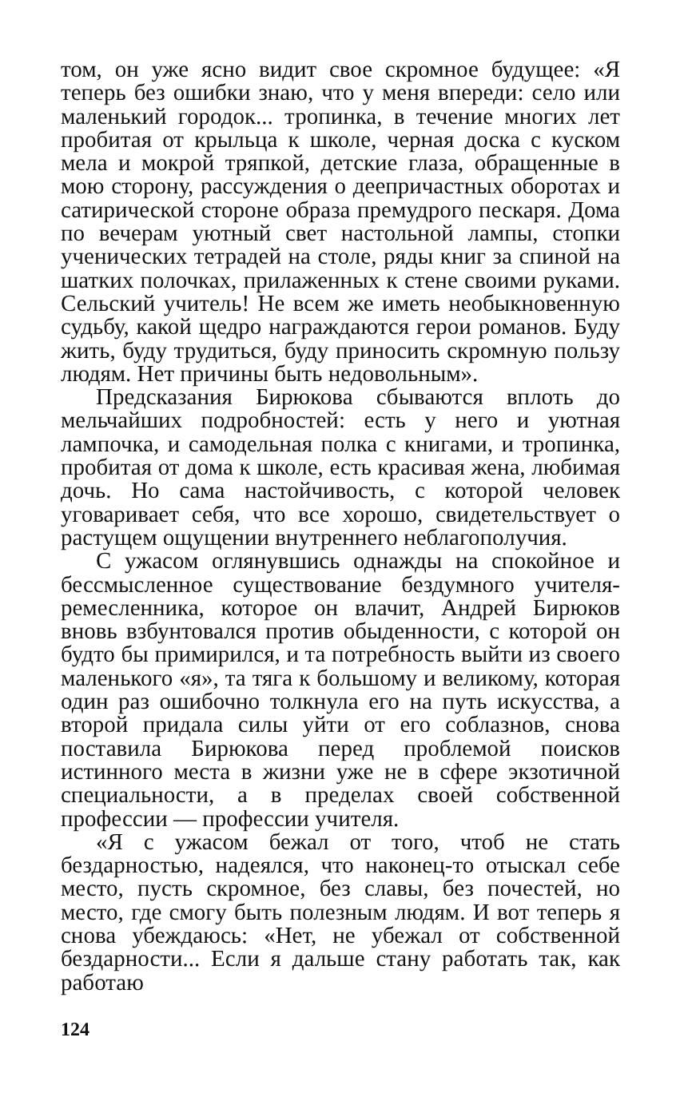том, он уже ясно видит свое скромное будущее: «Я теперь без ошибки знаю, что у меня впереди: село или маленький городок... тропинка, в течение многих лет пробитая от крыльца к школе, черная доска с куском мела и мокрой тряпкой, детские глаза, обращенные в мою сторону, рассуждения о деепричастных оборотах и сатирической стороне образа премудрого пескаря. Дома по вечерам уютный свет настольной лампы, стопки ученических тетрадей на столе, ряды книг за спиной на шатких полочках, прилаженных к стене своими руками. Сельский учитель! Не всем же иметь необыкновенную судьбу, какой щедро награждаются герои романов. Буду жить, буду трудиться, буду приносить скромную пользу людям. Нет причины быть недовольным».
Предсказания Бирюкова сбываются вплоть до мельчайших подробностей: есть у него и уютная лампочка, и самодельная полка с книгами, и тропинка, пробитая от дома к школе, есть красивая жена, любимая дочь. Но сама настойчивость, с которой человек уговаривает себя, что все хорошо, свидетельствует о растущем ощущении внутреннего неблагополучия.
С ужасом оглянувшись однажды на спокойное и бессмысленное существование бездумного учителя-ремесленника, которое он влачит, Андрей Бирюков вновь взбунтовался против обыденности, с которой он будто бы примирился, и та потребность выйти из своего маленького «я», та тяга к большому и великому, которая один раз ошибочно толкнула его на путь искусства, а второй придала силы уйти от его соблазнов, снова поставила Бирюкова перед проблемой поисков истинного места в жизни уже не в сфере экзотичной специальности, а в пределах своей собственной профессии — профессии учителя.
«Я с ужасом бежал от того, чтоб не стать бездарностью, надеялся, что наконец-то отыскал себе место, пусть скромное, без славы, без почестей, но место, где смогу быть полезным людям. И вот теперь я снова убеждаюсь: «Нет, не убежал от собственной бездарности... Если я дальше стану работать так, как работаю
124